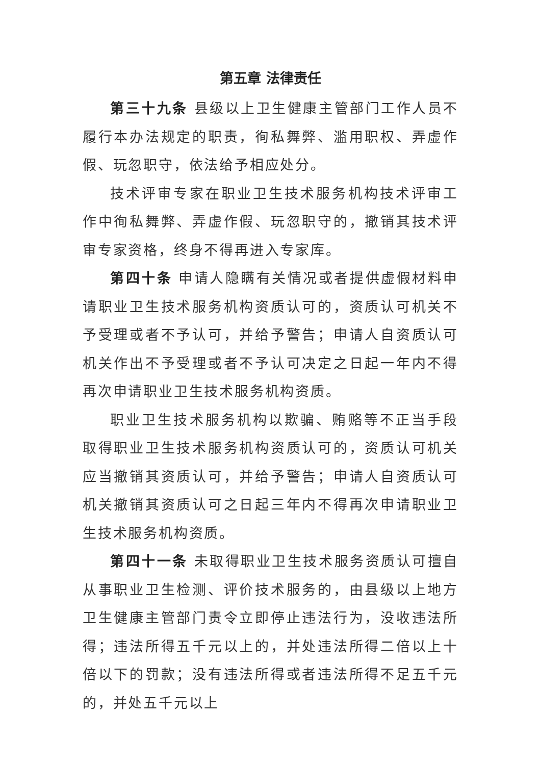第五章 法律责任
第三十九条 县级以上卫生健康主管部门工作人员不履行本办法规定的职责，徇私舞弊、滥用职权、弄虚作假、玩忽职守，依法给予相应处分。
技术评审专家在职业卫生技术服务机构技术评审工作中徇私舞弊、弄虚作假、玩忽职守的，撤销其技术评审专家资格，终身不得再进入专家库。
第四十条 申请人隐瞒有关情况或者提供虚假材料申请职业卫生技术服务机构资质认可的，资质认可机关不予受理或者不予认可，并给予警告；申请人自资质认可机关作出不予受理或者不予认可决定之日起一年内不得再次申请职业卫生技术服务机构资质。
职业卫生技术服务机构以欺骗、贿赂等不正当手段取得职业卫生技术服务机构资质认可的，资质认可机关应当撤销其资质认可，并给予警告；申请人自资质认可机关撤销其资质认可之日起三年内不得再次申请职业卫生技术服务机构资质。
第四十一条 未取得职业卫生技术服务资质认可擅自从事职业卫生检测、评价技术服务的，由县级以上地方卫生健康主管部门责令立即停止违法行为，没收违法所得；违法所得五千元以上的，并处违法所得二倍以上十倍以下的罚款；没有违法所得或者违法所得不足五千元的，并处五千元以上